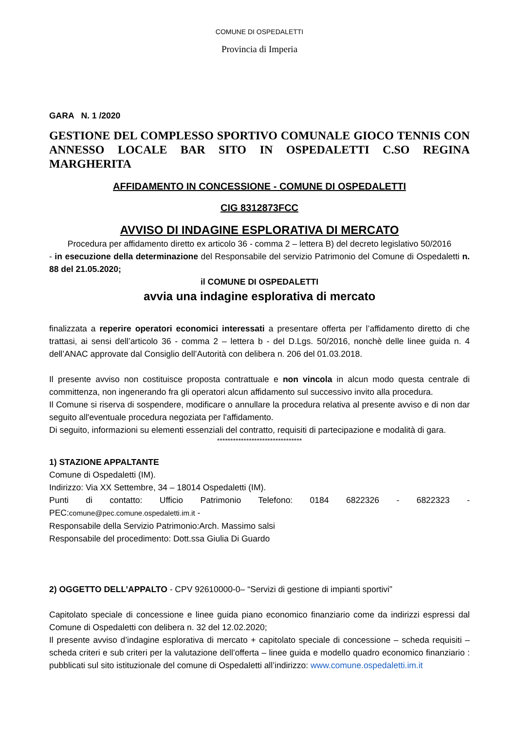COMUNE DI OSPEDALETTI
Provincia di Imperia
GARA N. 1 /2020
GESTIONE DEL COMPLESSO SPORTIVO COMUNALE GIOCO TENNIS CON ANNESSO LOCALE BAR SITO IN OSPEDALETTI C.SO REGINA MARGHERITA
AFFIDAMENTO IN CONCESSIONE - COMUNE DI OSPEDALETTI
CIG 8312873FCC
AVVISO DI INDAGINE ESPLORATIVA DI MERCATO
Procedura per affidamento diretto ex articolo 36 - comma 2 – lettera B) del decreto legislativo 50/2016
- in esecuzione della determinazione del Responsabile del servizio Patrimonio del Comune di Ospedaletti n. 88 del 21.05.2020;
il COMUNE DI OSPEDALETTI
avvia una indagine esplorativa di mercato
finalizzata a reperire operatori economici interessati a presentare offerta per l’affidamento diretto di che trattasi, ai sensi dell’articolo 36 - comma 2 – lettera b - del D.Lgs. 50/2016, nonchè delle linee guida n. 4 dell’ANAC approvate dal Consiglio dell’Autorità con delibera n. 206 del 01.03.2018.
Il presente avviso non costituisce proposta contrattuale e non vincola in alcun modo questa centrale di committenza, non ingenerando fra gli operatori alcun affidamento sul successivo invito alla procedura.
Il Comune si riserva di sospendere, modificare o annullare la procedura relativa al presente avviso e di non dar seguito all'eventuale procedura negoziata per l'affidamento.
Di seguito, informazioni su elementi essenziali del contratto, requisiti di partecipazione e modalità di gara.
********************************
1) STAZIONE APPALTANTE
Comune di Ospedaletti (IM).
Indirizzo: Via XX Settembre, 34 – 18014 Ospedaletti (IM).
Punti di contatto: Ufficio Patrimonio Telefono: 0184 6822326 - 6822323 -
PEC:comune@pec.comune.ospedaletti.im.it -
Responsabile della Servizio Patrimonio:Arch. Massimo salsi
Responsabile del procedimento: Dott.ssa Giulia Di Guardo
2) OGGETTO DELL’APPALTO - CPV 92610000-0– “Servizi di gestione di impianti sportivi”
Capitolato speciale di concessione e linee guida piano economico finanziario come da indirizzi espressi dal Comune di Ospedaletti con delibera n. 32 del 12.02.2020;
Il presente avviso d’indagine esplorativa di mercato + capitolato speciale di concessione – scheda requisiti – scheda criteri e sub criteri per la valutazione dell’offerta – linee guida e modello quadro economico finanziario : pubblicati sul sito istituzionale del comune di Ospedaletti all’indirizzo: www.comune.ospedaletti.im.it